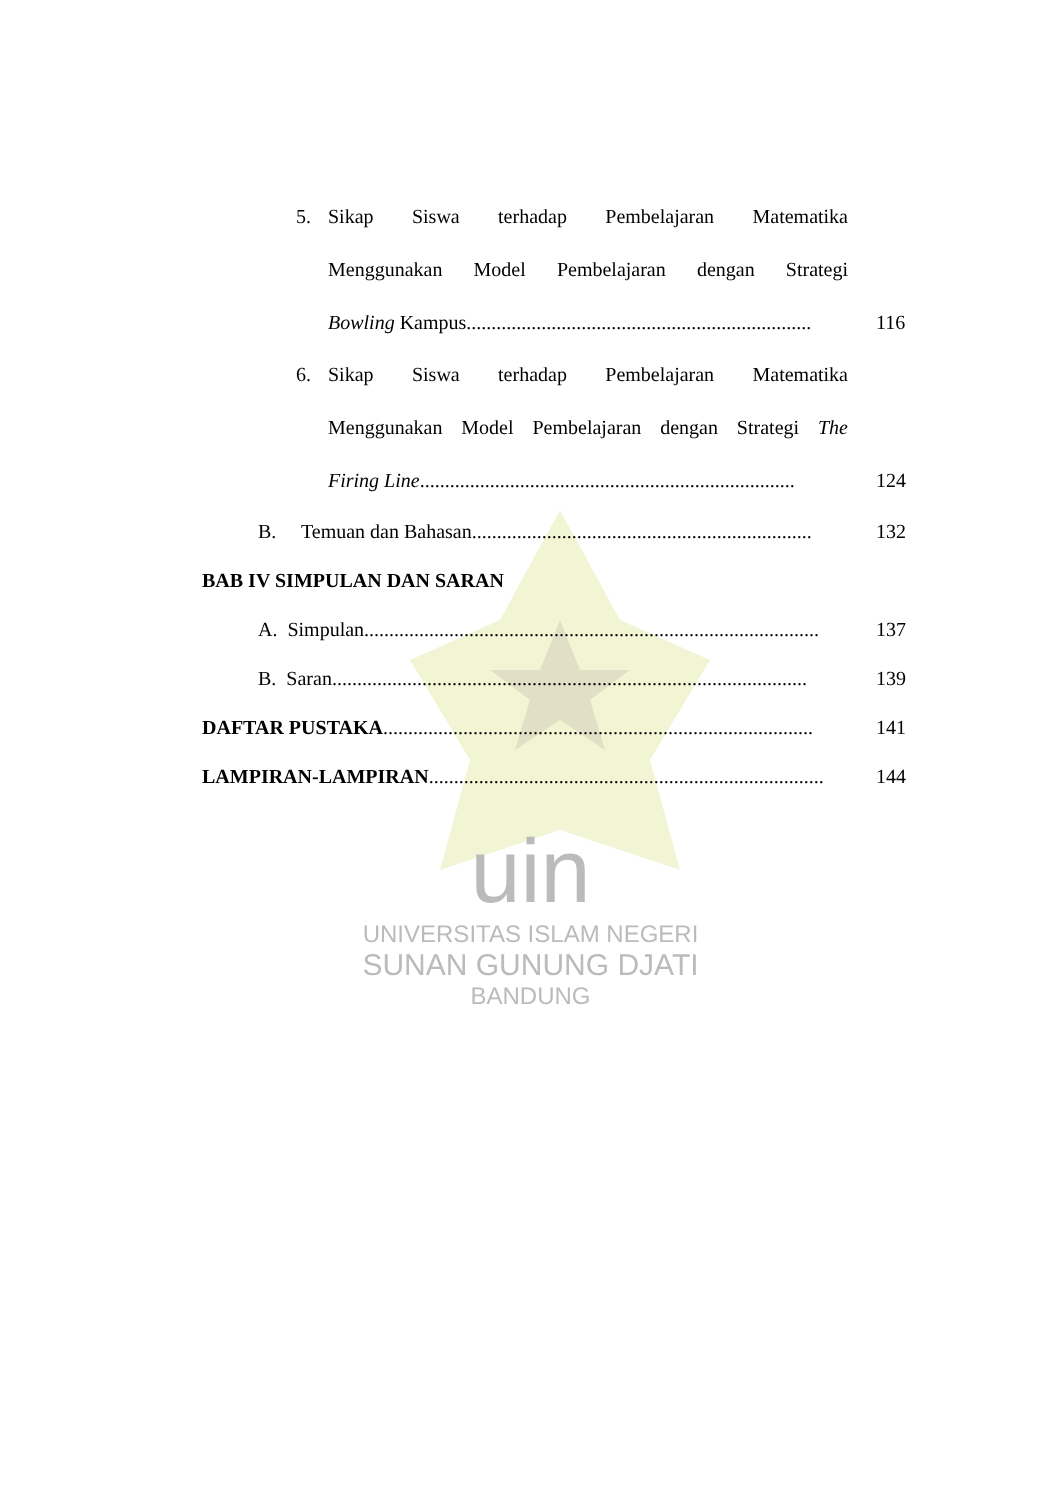5. Sikap Siswa terhadap Pembelajaran Matematika
Menggunakan Model Pembelajaran dengan Strategi
Bowling Kampus..................................................................... 116
6. Sikap Siswa terhadap Pembelajaran Matematika
Menggunakan Model Pembelajaran dengan Strategi The
Firing Line........................................................................... 124
B. Temuan dan Bahasan.................................................................... 132
BAB IV SIMPULAN DAN SARAN
A. Simpulan........................................................................................... 137
B. Saran............................................................................................... 139
DAFTAR PUSTAKA...................................................................................... 141
LAMPIRAN-LAMPIRAN............................................................................... 144
uin
UNIVERSITAS ISLAM NEGERI
SUNAN GUNUNG DJATI
BANDUNG